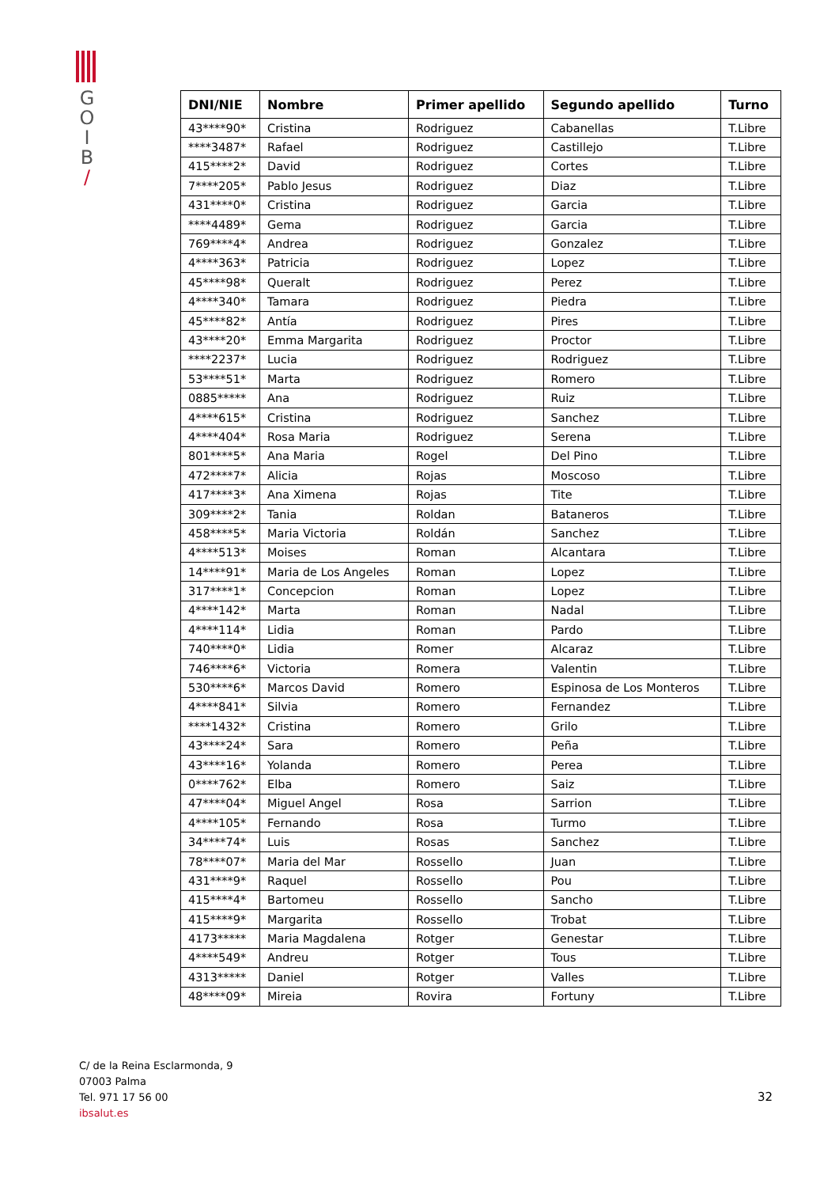G
O
I
B
/
| DNI/NIE | Nombre | Primer apellido | Segundo apellido | Turno |
| --- | --- | --- | --- | --- |
| 43****90* | Cristina | Rodriguez | Cabanellas | T.Libre |
| ****3487* | Rafael | Rodriguez | Castillejo | T.Libre |
| 415****2* | David | Rodriguez | Cortes | T.Libre |
| 7****205* | Pablo Jesus | Rodriguez | Diaz | T.Libre |
| 431****0* | Cristina | Rodriguez | Garcia | T.Libre |
| ****4489* | Gema | Rodriguez | Garcia | T.Libre |
| 769****4* | Andrea | Rodriguez | Gonzalez | T.Libre |
| 4****363* | Patricia | Rodriguez | Lopez | T.Libre |
| 45****98* | Queralt | Rodriguez | Perez | T.Libre |
| 4****340* | Tamara | Rodriguez | Piedra | T.Libre |
| 45****82* | Antía | Rodriguez | Pires | T.Libre |
| 43****20* | Emma Margarita | Rodriguez | Proctor | T.Libre |
| ****2237* | Lucia | Rodriguez | Rodriguez | T.Libre |
| 53****51* | Marta | Rodriguez | Romero | T.Libre |
| 0885***** | Ana | Rodriguez | Ruiz | T.Libre |
| 4****615* | Cristina | Rodriguez | Sanchez | T.Libre |
| 4****404* | Rosa Maria | Rodriguez | Serena | T.Libre |
| 801****5* | Ana Maria | Rogel | Del Pino | T.Libre |
| 472****7* | Alicia | Rojas | Moscoso | T.Libre |
| 417****3* | Ana Ximena | Rojas | Tite | T.Libre |
| 309****2* | Tania | Roldan | Bataneros | T.Libre |
| 458****5* | Maria Victoria | Roldán | Sanchez | T.Libre |
| 4****513* | Moises | Roman | Alcantara | T.Libre |
| 14****91* | Maria de Los Angeles | Roman | Lopez | T.Libre |
| 317****1* | Concepcion | Roman | Lopez | T.Libre |
| 4****142* | Marta | Roman | Nadal | T.Libre |
| 4****114* | Lidia | Roman | Pardo | T.Libre |
| 740****0* | Lidia | Romer | Alcaraz | T.Libre |
| 746****6* | Victoria | Romera | Valentin | T.Libre |
| 530****6* | Marcos David | Romero | Espinosa de Los Monteros | T.Libre |
| 4****841* | Silvia | Romero | Fernandez | T.Libre |
| ****1432* | Cristina | Romero | Grilo | T.Libre |
| 43****24* | Sara | Romero | Peña | T.Libre |
| 43****16* | Yolanda | Romero | Perea | T.Libre |
| 0****762* | Elba | Romero | Saiz | T.Libre |
| 47****04* | Miguel Angel | Rosa | Sarrion | T.Libre |
| 4****105* | Fernando | Rosa | Turmo | T.Libre |
| 34****74* | Luis | Rosas | Sanchez | T.Libre |
| 78****07* | Maria del Mar | Rossello | Juan | T.Libre |
| 431****9* | Raquel | Rossello | Pou | T.Libre |
| 415****4* | Bartomeu | Rossello | Sancho | T.Libre |
| 415****9* | Margarita | Rossello | Trobat | T.Libre |
| 4173***** | Maria Magdalena | Rotger | Genestar | T.Libre |
| 4****549* | Andreu | Rotger | Tous | T.Libre |
| 4313***** | Daniel | Rotger | Valles | T.Libre |
| 48****09* | Mireia | Rovira | Fortuny | T.Libre |
C/ de la Reina Esclarmonda, 9
07003 Palma
Tel. 971 17 56 00
ibsalut.es
32